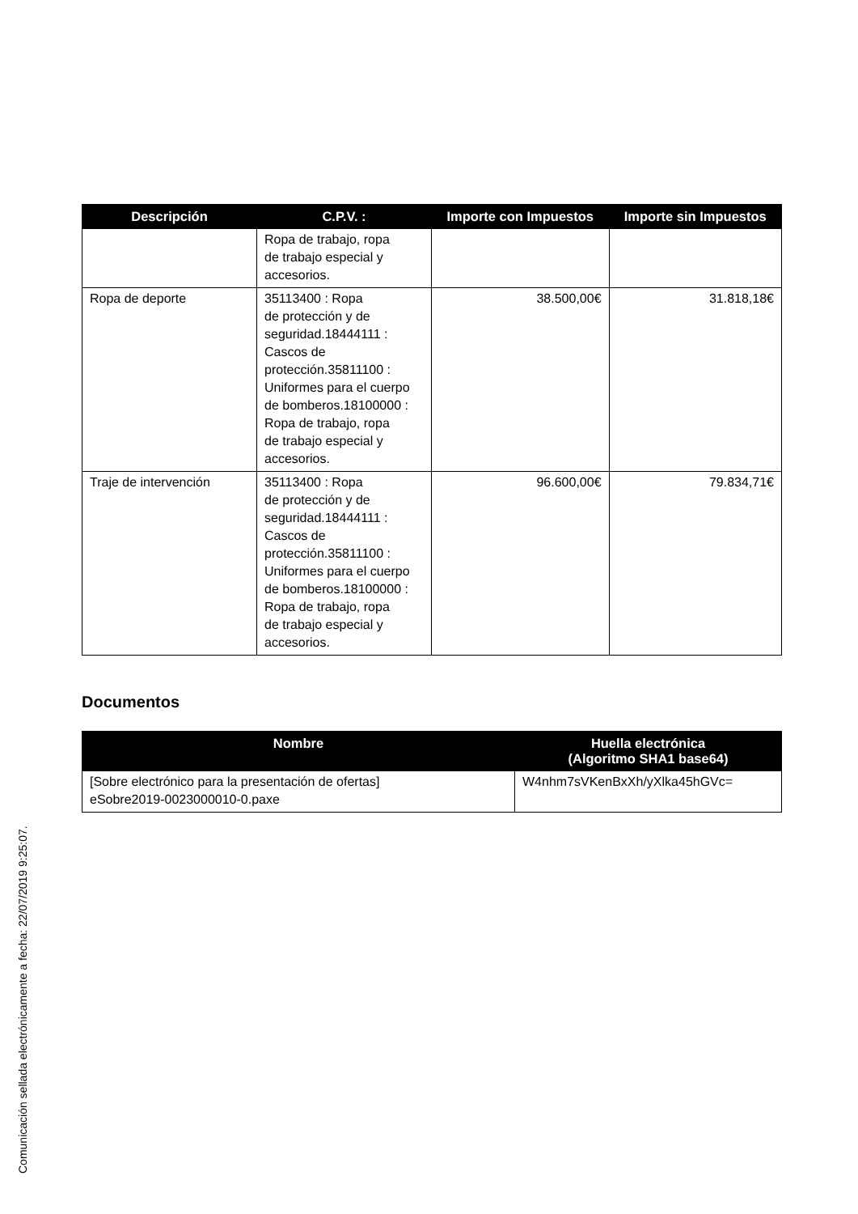| Descripción | C.P.V. : | Importe con Impuestos | Importe sin Impuestos |
| --- | --- | --- | --- |
| | Ropa de trabajo, ropa de trabajo especial y accesorios. | | |
| Ropa de deporte | 35113400 : Ropa de protección y de seguridad.18444111 : Cascos de protección.35811100 : Uniformes para el cuerpo de bomberos.18100000 : Ropa de trabajo, ropa de trabajo especial y accesorios. | 38.500,00€ | 31.818,18€ |
| Traje de intervención | 35113400 : Ropa de protección y de seguridad.18444111 : Cascos de protección.35811100 : Uniformes para el cuerpo de bomberos.18100000 : Ropa de trabajo, ropa de trabajo especial y accesorios. | 96.600,00€ | 79.834,71€ |
Documentos
| Nombre | Huella electrónica (Algoritmo SHA1 base64) |
| --- | --- |
| [Sobre electrónico para la presentación de ofertas] eSobre2019-0023000010-0.paxe | W4nhm7sVKenBxXh/yXlka45hGVc= |
Comunicación sellada electrónicamente a fecha: 22/07/2019 9:25:07.